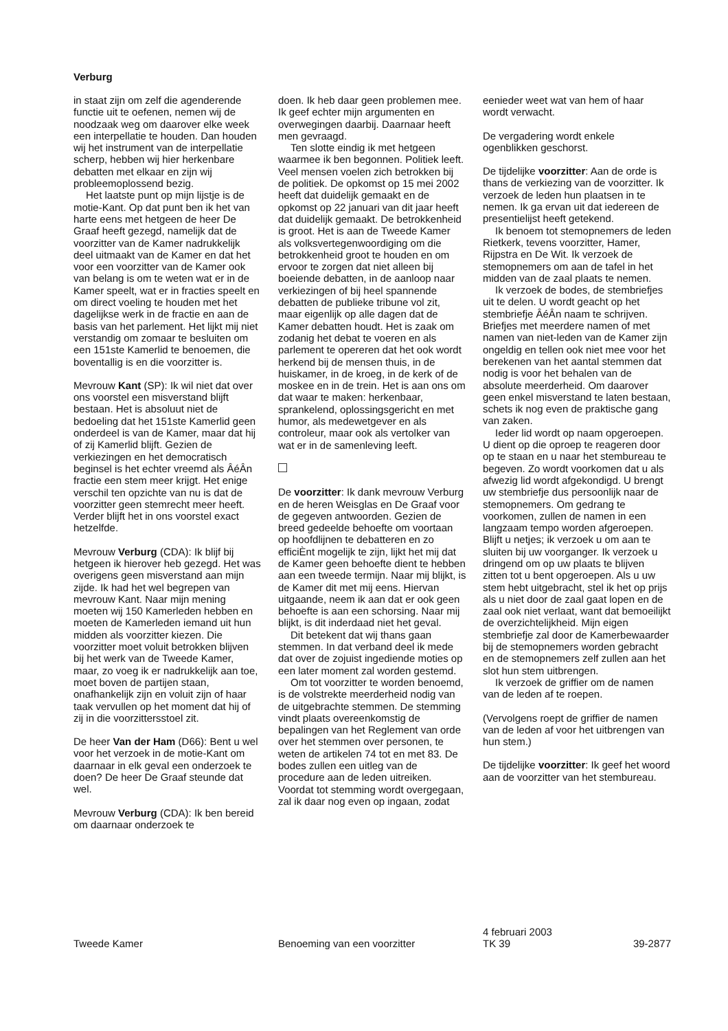Verburg
in staat zijn om zelf die agenderende functie uit te oefenen, nemen wij de noodzaak weg om daarover elke week een interpellatie te houden. Dan houden wij het instrument van de interpellatie scherp, hebben wij hier herkenbare debatten met elkaar en zijn wij probleemoplossend bezig.
Het laatste punt op mijn lijstje is de motie-Kant. Op dat punt ben ik het van harte eens met hetgeen de heer De Graaf heeft gezegd, namelijk dat de voorzitter van de Kamer nadrukkelijk deel uitmaakt van de Kamer en dat het voor een voorzitter van de Kamer ook van belang is om te weten wat er in de Kamer speelt, wat er in fracties speelt en om direct voeling te houden met het dagelijkse werk in de fractie en aan de basis van het parlement. Het lijkt mij niet verstandig om zomaar te besluiten om een 151ste Kamerlid te benoemen, die boventallig is en die voorzitter is.
Mevrouw Kant (SP): Ik wil niet dat over ons voorstel een misverstand blijft bestaan. Het is absoluut niet de bedoeling dat het 151ste Kamerlid geen onderdeel is van de Kamer, maar dat hij of zij Kamerlid blijft. Gezien de verkiezingen en het democratisch beginsel is het echter vreemd als ÂéÂn fractie een stem meer krijgt. Het enige verschil ten opzichte van nu is dat de voorzitter geen stemrecht meer heeft. Verder blijft het in ons voorstel exact hetzelfde.
Mevrouw Verburg (CDA): Ik blijf bij hetgeen ik hierover heb gezegd. Het was overigens geen misverstand aan mijn zijde. Ik had het wel begrepen van mevrouw Kant. Naar mijn mening moeten wij 150 Kamerleden hebben en moeten de Kamerleden iemand uit hun midden als voorzitter kiezen. Die voorzitter moet voluit betrokken blijven bij het werk van de Tweede Kamer, maar, zo voeg ik er nadrukkelijk aan toe, moet boven de partijen staan, onafhankelijk zijn en voluit zijn of haar taak vervullen op het moment dat hij of zij in die voorzittersstoel zit.
De heer Van der Ham (D66): Bent u wel voor het verzoek in de motie-Kant om daarnaar in elk geval een onderzoek te doen? De heer De Graaf steunde dat wel.
Mevrouw Verburg (CDA): Ik ben bereid om daarnaar onderzoek te
doen. Ik heb daar geen problemen mee. Ik geef echter mijn argumenten en overwegingen daarbij. Daarnaar heeft men gevraagd.
Ten slotte eindig ik met hetgeen waarmee ik ben begonnen. Politiek leeft. Veel mensen voelen zich betrokken bij de politiek. De opkomst op 15 mei 2002 heeft dat duidelijk gemaakt en de opkomst op 22 januari van dit jaar heeft dat duidelijk gemaakt. De betrokkenheid is groot. Het is aan de Tweede Kamer als volksvertegenwoordiging om die betrokkenheid groot te houden en om ervoor te zorgen dat niet alleen bij boeiende debatten, in de aanloop naar verkiezingen of bij heel spannende debatten de publieke tribune vol zit, maar eigenlijk op alle dagen dat de Kamer debatten houdt. Het is zaak om zodanig het debat te voeren en als parlement te opereren dat het ook wordt herkend bij de mensen thuis, in de huiskamer, in de kroeg, in de kerk of de moskee en in de trein. Het is aan ons om dat waar te maken: herkenbaar, sprankelend, oplossingsgericht en met humor, als medewetgever en als controleur, maar ook als vertolker van wat er in de samenleving leeft.
De voorzitter: Ik dank mevrouw Verburg en de heren Weisglas en De Graaf voor de gegeven antwoorden. Gezien de breed gedeelde behoefte om voortaan op hoofdlijnen te debatteren en zo efficiÈnt mogelijk te zijn, lijkt het mij dat de Kamer geen behoefte dient te hebben aan een tweede termijn. Naar mij blijkt, is de Kamer dit met mij eens. Hiervan uitgaande, neem ik aan dat er ook geen behoefte is aan een schorsing. Naar mij blijkt, is dit inderdaad niet het geval.
Dit betekent dat wij thans gaan stemmen. In dat verband deel ik mede dat over de zojuist ingediende moties op een later moment zal worden gestemd.
Om tot voorzitter te worden benoemd, is de volstrekte meerderheid nodig van de uitgebrachte stemmen. De stemming vindt plaats overeenkomstig de bepalingen van het Reglement van orde over het stemmen over personen, te weten de artikelen 74 tot en met 83. De bodes zullen een uitleg van de procedure aan de leden uitreiken. Voordat tot stemming wordt overgegaan, zal ik daar nog even op ingaan, zodat
eenieder weet wat van hem of haar wordt verwacht.
De vergadering wordt enkele ogenblikken geschorst.
De tijdelijke voorzitter: Aan de orde is thans de verkiezing van de voorzitter. Ik verzoek de leden hun plaatsen in te nemen. Ik ga ervan uit dat iedereen de presentielijst heeft getekend.
Ik benoem tot stemopnemers de leden Rietkerk, tevens voorzitter, Hamer, Rijpstra en De Wit. Ik verzoek de stemopnemers om aan de tafel in het midden van de zaal plaats te nemen.
Ik verzoek de bodes, de stembriefjes uit te delen. U wordt geacht op het stembriefje ÂéÂn naam te schrijven. Briefjes met meerdere namen of met namen van niet-leden van de Kamer zijn ongeldig en tellen ook niet mee voor het berekenen van het aantal stemmen dat nodig is voor het behalen van de absolute meerderheid. Om daarover geen enkel misverstand te laten bestaan, schets ik nog even de praktische gang van zaken.
Ieder lid wordt op naam opgeroepen. U dient op die oproep te reageren door op te staan en u naar het stembureau te begeven. Zo wordt voorkomen dat u als afwezig lid wordt afgekondigd. U brengt uw stembriefje dus persoonlijk naar de stemopnemers. Om gedrang te voorkomen, zullen de namen in een langzaam tempo worden afgeroepen. Blijft u netjes; ik verzoek u om aan te sluiten bij uw voorganger. Ik verzoek u dringend om op uw plaats te blijven zitten tot u bent opgeroepen. Als u uw stem hebt uitgebracht, stel ik het op prijs als u niet door de zaal gaat lopen en de zaal ook niet verlaat, want dat bemoeilijkt de overzichtelijkheid. Mijn eigen stembriefje zal door de Kamerbewaarder bij de stemopnemers worden gebracht en de stemopnemers zelf zullen aan het slot hun stem uitbrengen.
Ik verzoek de griffier om de namen van de leden af te roepen.
(Vervolgens roept de griffier de namen van de leden af voor het uitbrengen van hun stem.)
De tijdelijke voorzitter: Ik geef het woord aan de voorzitter van het stembureau.
Tweede Kamer Benoeming van een voorzitter
4 februari 2003
TK 39
39-2877